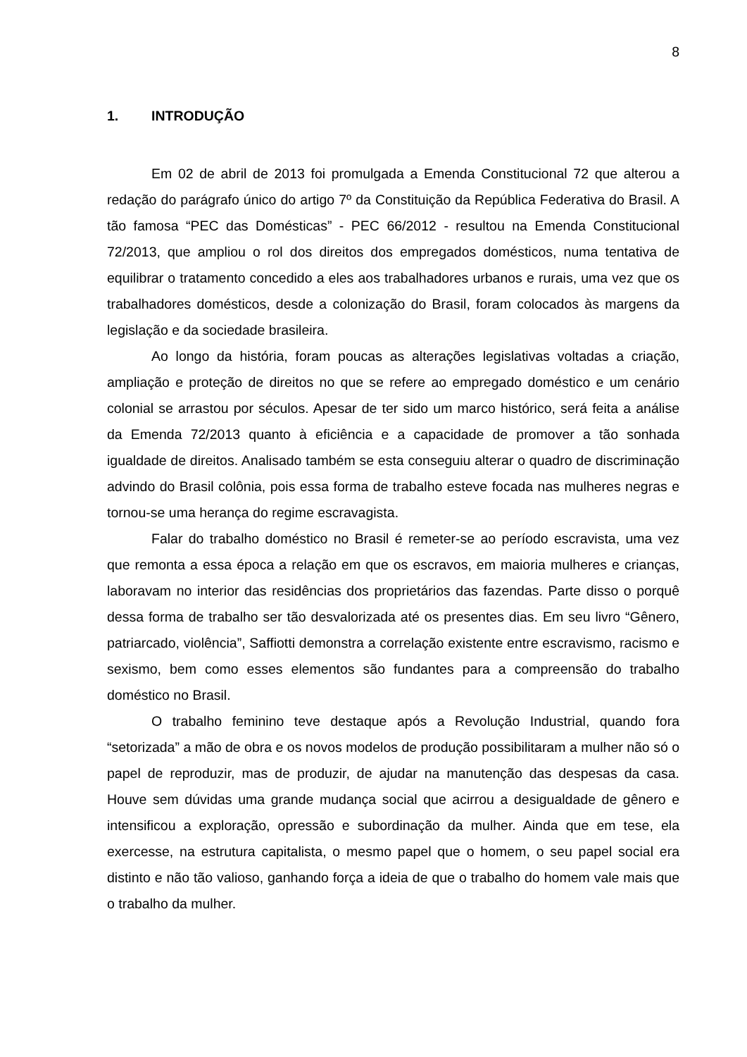8
1. INTRODUÇÃO
Em 02 de abril de 2013 foi promulgada a Emenda Constitucional 72 que alterou a redação do parágrafo único do artigo 7º da Constituição da República Federativa do Brasil. A tão famosa “PEC das Domésticas” - PEC 66/2012 - resultou na Emenda Constitucional 72/2013, que ampliou o rol dos direitos dos empregados domésticos, numa tentativa de equilibrar o tratamento concedido a eles aos trabalhadores urbanos e rurais, uma vez que os trabalhadores domésticos, desde a colonização do Brasil, foram colocados às margens da legislação e da sociedade brasileira.
Ao longo da história, foram poucas as alterações legislativas voltadas a criação, ampliação e proteção de direitos no que se refere ao empregado doméstico e um cenário colonial se arrastou por séculos. Apesar de ter sido um marco histórico, será feita a análise da Emenda 72/2013 quanto à eficiência e a capacidade de promover a tão sonhada igualdade de direitos. Analisado também se esta conseguiu alterar o quadro de discriminação advindo do Brasil colônia, pois essa forma de trabalho esteve focada nas mulheres negras e tornou-se uma herança do regime escravagista.
Falar do trabalho doméstico no Brasil é remeter-se ao período escravista, uma vez que remonta a essa época a relação em que os escravos, em maioria mulheres e crianças, laboravam no interior das residências dos proprietários das fazendas. Parte disso o porquê dessa forma de trabalho ser tão desvalorizada até os presentes dias. Em seu livro “Gênero, patriarcado, violência”, Saffiotti demonstra a correlação existente entre escravismo, racismo e sexismo, bem como esses elementos são fundantes para a compreensão do trabalho doméstico no Brasil.
O trabalho feminino teve destaque após a Revolução Industrial, quando fora “setorizada” a mão de obra e os novos modelos de produção possibilitaram a mulher não só o papel de reproduzir, mas de produzir, de ajudar na manutenção das despesas da casa. Houve sem dúvidas uma grande mudança social que acirrou a desigualdade de gênero e intensificou a exploração, opressão e subordinação da mulher. Ainda que em tese, ela exercesse, na estrutura capitalista, o mesmo papel que o homem, o seu papel social era distinto e não tão valioso, ganhando força a ideia de que o trabalho do homem vale mais que o trabalho da mulher.